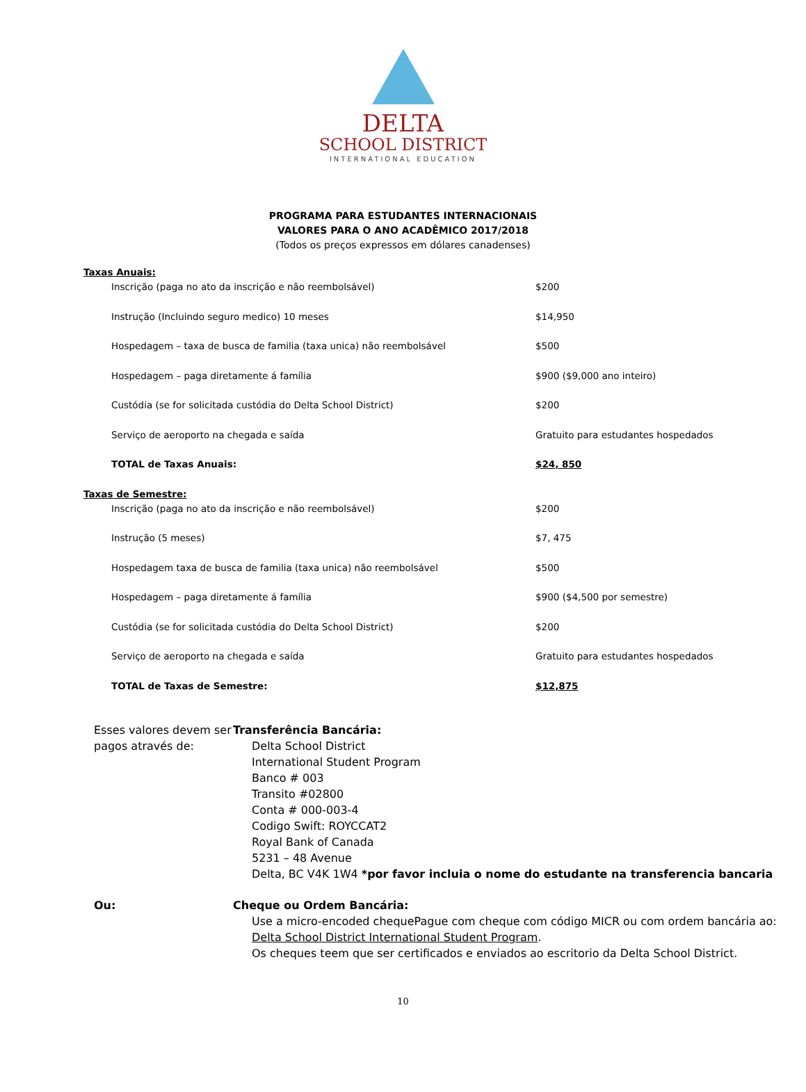DELTA
SCHOOL DISTRICT
INTERNATIONAL EDUCATION
PROGRAMA PARA ESTUDANTES INTERNACIONAIS
VALORES PARA O ANO ACADÊMICO 2017/2018
(Todos os preços expressos em dólares canadenses)
| Taxas Anuais: | |
| Inscrição (paga no ato da inscrição e não reembolsável) | $200 |
| Instrução (Incluindo seguro medico) 10 meses | $14,950 |
| Hospedagem – taxa de busca de familia (taxa unica) não reembolsável | $500 |
| Hospedagem – paga diretamente á família | $900 ($9,000 ano inteiro) |
| Custódia (se for solicitada custódia do Delta School District) | $200 |
| Serviço de aeroporto na chegada e saída | Gratuito para estudantes hospedados |
| TOTAL de Taxas Anuais: | $24, 850 |
| Taxas de Semestre: | |
| Inscrição (paga no ato da inscrição e não reembolsável) | $200 |
| Instrução (5 meses) | $7, 475 |
| Hospedagem taxa de busca de familia (taxa unica) não reembolsável | $500 |
| Hospedagem – paga diretamente á família | $900 ($4,500 por semestre) |
| Custódia (se for solicitada custódia do Delta School District) | $200 |
| Serviço de aeroporto na chegada e saída | Gratuito para estudantes hospedados |
| TOTAL de Taxas de Semestre: | $12,875 |
Esses valores devem ser pagos através de:
Transferência Bancária:
Delta School District
International Student Program
Banco # 003
Transito #02800
Conta # 000-003-4
Codigo Swift: ROYCCAT2
Royal Bank of Canada
5231 – 48 Avenue
Delta, BC V4K 1W4 *por favor incluia o nome do estudante na transferencia bancaria
Ou: Cheque ou Ordem Bancária:
Use a micro-encoded chequePague com cheque com código MICR ou com ordem bancária ao:
Delta School District International Student Program.
Os cheques teem que ser certificados e enviados ao escritorio da Delta School District.
10